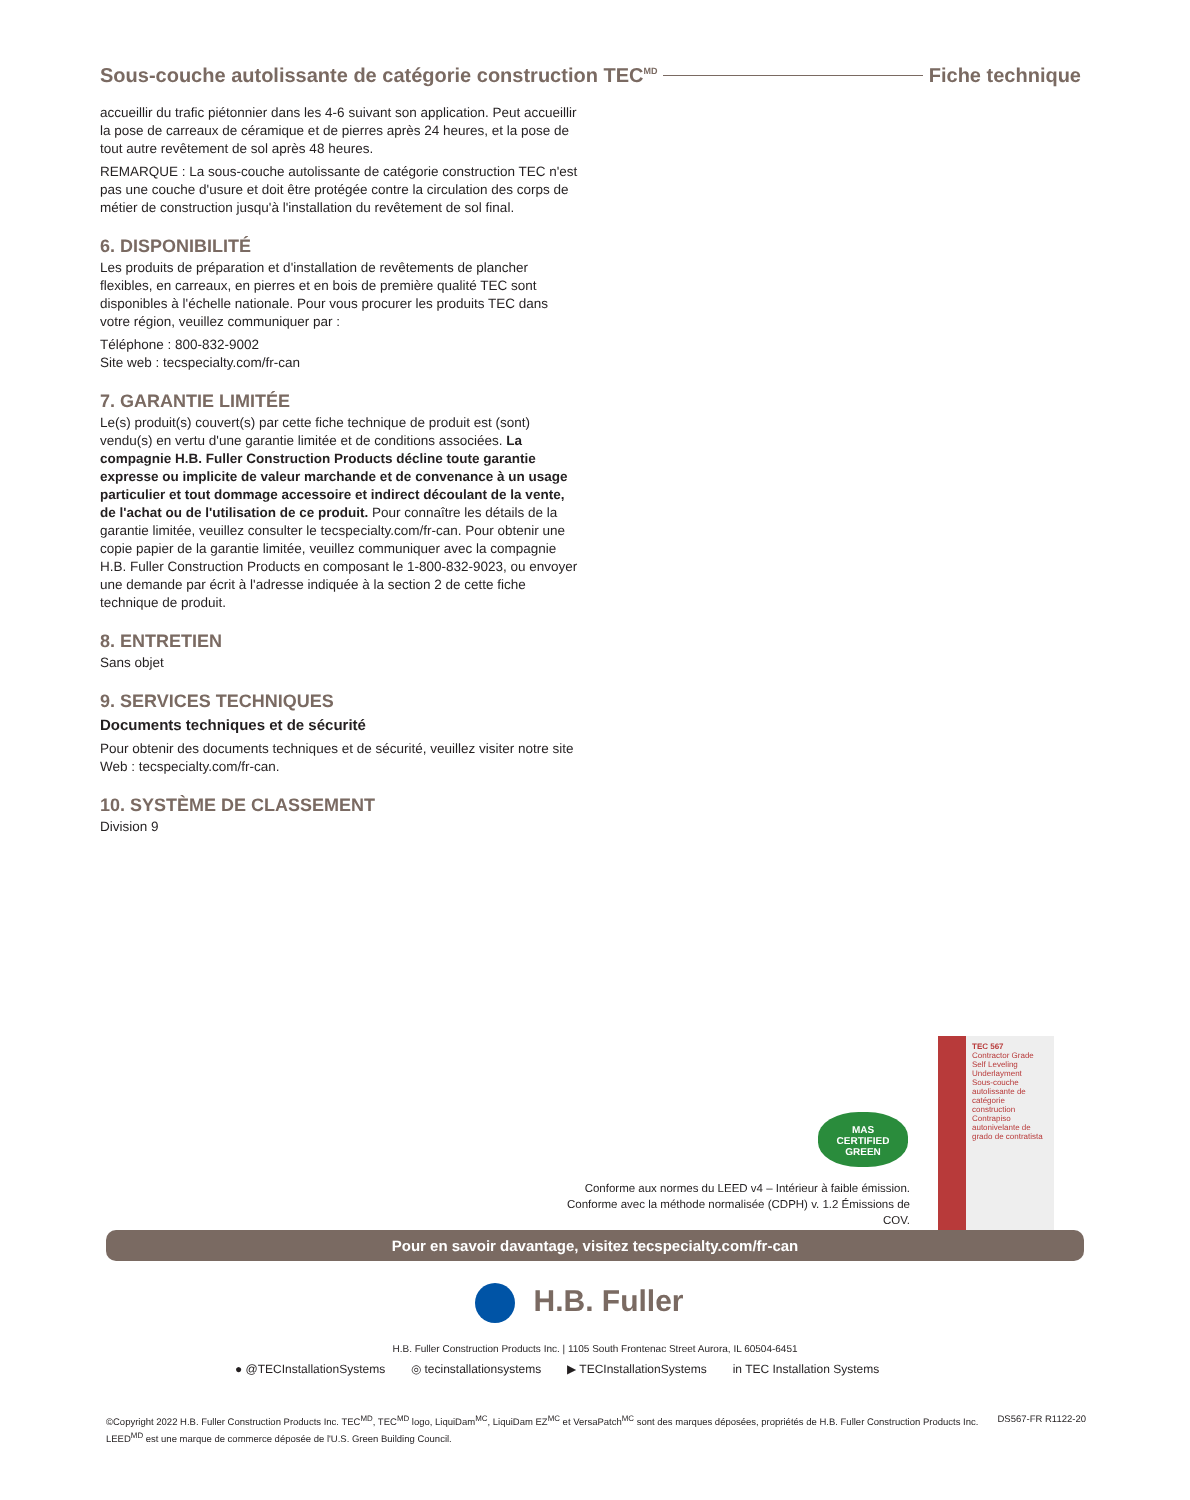Sous-couche autolissante de catégorie construction TEC<sup>MD</sup> Fiche technique
accueillir du trafic piétonnier dans les 4-6 suivant son application. Peut accueillir la pose de carreaux de céramique et de pierres après 24 heures, et la pose de tout autre revêtement de sol après 48 heures.
REMARQUE : La sous-couche autolissante de catégorie construction TEC n'est pas une couche d'usure et doit être protégée contre la circulation des corps de métier de construction jusqu'à l'installation du revêtement de sol final.
6. DISPONIBILITÉ
Les produits de préparation et d'installation de revêtements de plancher flexibles, en carreaux, en pierres et en bois de première qualité TEC sont disponibles à l'échelle nationale. Pour vous procurer les produits TEC dans votre région, veuillez communiquer par :
Téléphone : 800-832-9002
Site web : tecspecialty.com/fr-can
7. GARANTIE LIMITÉE
Le(s) produit(s) couvert(s) par cette fiche technique de produit est (sont) vendu(s) en vertu d'une garantie limitée et de conditions associées. La compagnie H.B. Fuller Construction Products décline toute garantie expresse ou implicite de valeur marchande et de convenance à un usage particulier et tout dommage accessoire et indirect découlant de la vente, de l'achat ou de l'utilisation de ce produit. Pour connaître les détails de la garantie limitée, veuillez consulter le tecspecialty.com/fr-can. Pour obtenir une copie papier de la garantie limitée, veuillez communiquer avec la compagnie H.B. Fuller Construction Products en composant le 1-800-832-9023, ou envoyer une demande par écrit à l'adresse indiquée à la section 2 de cette fiche technique de produit.
8. ENTRETIEN
Sans objet
9. SERVICES TECHNIQUES
Documents techniques et de sécurité
Pour obtenir des documents techniques et de sécurité, veuillez visiter notre site Web : tecspecialty.com/fr-can.
10. SYSTÈME DE CLASSEMENT
Division 9
MAS
CERTIFIED GREEN
Conforme aux normes du LEED v4 – Intérieur à faible émission.
Conforme avec la méthode normalisée (CDPH) v. 1.2 Émissions de COV.
TEC 567
Contractor Grade Self Leveling Underlayment
Sous-couche autolissante de catégorie construction
Contrapiso autonivelante de grado de contratista
Pour en savoir davantage, visitez tecspecialty.com/fr-can
H.B. Fuller
H.B. Fuller Construction Products Inc. | 1105 South Frontenac Street Aurora, IL 60504-6451
● @TECInstallationSystems ◎ tecinstallationsystems ▶ TECInstallationSystems in TEC Installation Systems
©Copyright 2022 H.B. Fuller Construction Products Inc. TEC<sup>MD</sup>, TEC<sup>MD</sup> logo, LiquiDam<sup>MC</sup>, LiquiDam EZ<sup>MC</sup> et VersaPatch<sup>MC</sup> sont des marques déposées, propriétés de H.B. Fuller Construction Products Inc.
LEED<sup>MD</sup> est une marque de commerce déposée de l'U.S. Green Building Council.
DS567-FR R1122-20